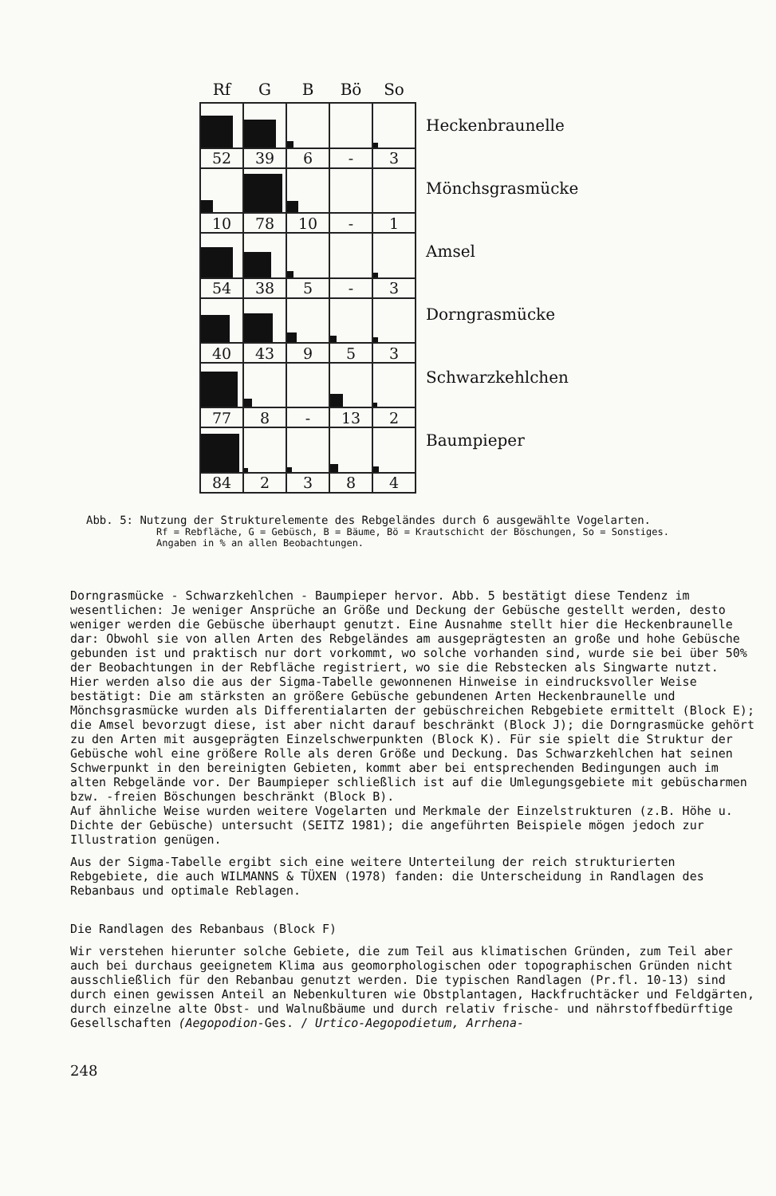| Rf | G | B | Bö | So |
| --- | --- | --- | --- | --- |
| 52 | 39 | 6 | - | 3 |
| 10 | 78 | 10 | - | 1 |
| 54 | 38 | 5 | - | 3 |
| 40 | 43 | 9 | 5 | 3 |
| 77 | 8 | - | 13 | 2 |
| 84 | 2 | 3 | 8 | 4 |
Heckenbraunelle
Mönchsgrasmücke
Amsel
Dorngrasmücke
Schwarzkehlchen
Baumpieper
Abb. 5: Nutzung der Strukturelemente des Rebgeländes durch 6 ausgewählte Vogelarten.
Rf = Rebfläche, G = Gebüsch, B = Bäume, Bö = Krautschicht der Böschungen, So = Sonstiges. Angaben in % an allen Beobachtungen.
Dorngrasmücke - Schwarzkehlchen - Baumpieper hervor. Abb. 5 bestätigt diese Tendenz im wesentlichen: Je weniger Ansprüche an Größe und Deckung der Gebüsche gestellt werden, desto weniger werden die Gebüsche überhaupt genutzt. Eine Ausnahme stellt hier die Heckenbraunelle dar: Obwohl sie von allen Arten des Rebgeländes am ausgeprägtesten an große und hohe Gebüsche gebunden ist und praktisch nur dort vorkommt, wo solche vorhanden sind, wurde sie bei über 50% der Beobachtungen in der Rebfläche registriert, wo sie die Rebstecken als Singwarte nutzt.
Hier werden also die aus der Sigma-Tabelle gewonnenen Hinweise in eindrucksvoller Weise bestätigt: Die am stärksten an größere Gebüsche gebundenen Arten Heckenbraunelle und Mönchsgrasmücke wurden als Differentialarten der gebüschreichen Rebgebiete ermittelt (Block E); die Amsel bevorzugt diese, ist aber nicht darauf beschränkt (Block J); die Dorngrasmücke gehört zu den Arten mit ausgeprägten Einzelschwerpunkten (Block K). Für sie spielt die Struktur der Gebüsche wohl eine größere Rolle als deren Größe und Deckung. Das Schwarzkehlchen hat seinen Schwerpunkt in den bereinigten Gebieten, kommt aber bei entsprechenden Bedingungen auch im alten Rebgelände vor. Der Baumpieper schließlich ist auf die Umlegungsgebiete mit gebüscharmen bzw. -freien Böschungen beschränkt (Block B).
Auf ähnliche Weise wurden weitere Vogelarten und Merkmale der Einzelstrukturen (z.B. Höhe u. Dichte der Gebüsche) untersucht (SEITZ 1981); die angeführten Beispiele mögen jedoch zur Illustration genügen.
Aus der Sigma-Tabelle ergibt sich eine weitere Unterteilung der reich strukturierten Rebgebiete, die auch WILMANNS & TÜXEN (1978) fanden: die Unterscheidung in Randlagen des Rebanbaus und optimale Reblagen.
Die Randlagen des Rebanbaus (Block F)
Wir verstehen hierunter solche Gebiete, die zum Teil aus klimatischen Gründen, zum Teil aber auch bei durchaus geeignetem Klima aus geomorphologischen oder topographischen Gründen nicht ausschließlich für den Rebanbau genutzt werden. Die typischen Randlagen (Pr.fl. 10-13) sind durch einen gewissen Anteil an Nebenkulturen wie Obstplantagen, Hackfruchtäcker und Feldgärten, durch einzelne alte Obst- und Walnußbäume und durch relativ frische- und nährstoffbedürftige Gesellschaften (Aegopodion-Ges. / Urtico-Aegopodietum, Arrhena-
248